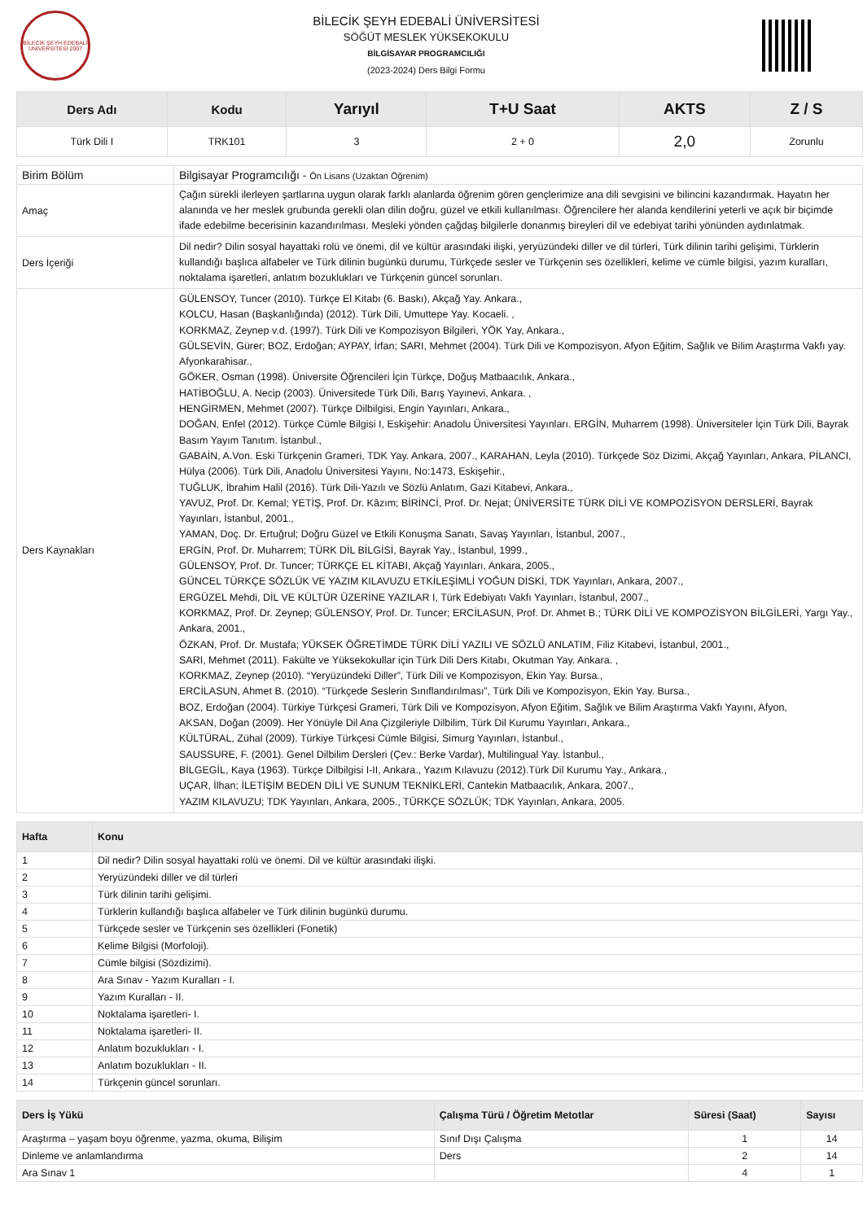BİLECİK ŞEYH EDEBALİ ÜNİVERSİTESİ 2007
BİLECİK ŞEYH EDEBALİ ÜNİVERSİTESİ
SÖĞÜT MESLEK YÜKSEKOKULU
BİLGİSAYAR PROGRAMCILIĞI
(2023-2024) Ders Bilgi Formu
| Ders Adı | Kodu | Yarıyıl | T+U Saat | AKTS | Z / S |
| --- | --- | --- | --- | --- | --- |
| Türk Dili I | TRK101 | 3 | 2 + 0 | 2,0 | Zorunlu |
| Birim Bölüm | Bilgisayar Programcılığı - Ön Lisans (Uzaktan Öğrenim) |
| Amaç | Çağın sürekli ilerleyen şartlarına uygun olarak farklı alanlarda öğrenim gören gençlerimize ana dili sevgisini ve bilincini kazandırmak. Hayatın her alanında ve her meslek grubunda gerekli olan dilin doğru, güzel ve etkili kullanılması. Öğrencilere her alanda kendilerini yeterli ve açık bir biçimde ifade edebilme becerisinin kazandırılması. Mesleki yönden çağdaş bilgilerle donanmış bireyleri dil ve edebiyat tarihi yönünden aydınlatmak. |
| Ders İçeriği | Dil nedir? Dilin sosyal hayattaki rolü ve önemi, dil ve kültür arasındaki ilişki, yeryüzündeki diller ve dil türleri, Türk dilinin tarihi gelişimi, Türklerin kullandığı başlıca alfabeler ve Türk dilinin bugünkü durumu, Türkçede sesler ve Türkçenin ses özellikleri, kelime ve cümle bilgisi, yazım kuralları, noktalama işaretleri, anlatım bozuklukları ve Türkçenin güncel sorunları. |
| Ders Kaynakları | GÜLENSOY, Tuncer (2010). Türkçe El Kitabı (6. Baskı), Akçağ Yay. Ankara., KOLCU, Hasan (Başkanlığında) (2012). Türk Dili, Umuttepe Yay. Kocaeli. , KORKMAZ, Zeynep v.d. (1997). Türk Dili ve Kompozisyon Bilgileri, YÖK Yay, Ankara., GÜLSEVİN, Gürer; BOZ, Erdoğan; AYPAY, İrfan; SARI, Mehmet (2004). Türk Dili ve Kompozisyon, Afyon Eğitim, Sağlık ve Bilim Araştırma Vakfı yay. Afyonkarahisar., GÖKER, Osman (1998). Üniversite Öğrencileri İçin Türkçe, Doğuş Matbaacılık, Ankara., HATİBOĞLU, A. Necip (2003). Üniversitede Türk Dili, Barış Yayınevi, Ankara. , HENGİRMEN, Mehmet (2007). Türkçe Dilbilgisi, Engin Yayınları, Ankara., DOĞAN, Enfel (2012). Türkçe Cümle Bilgisi I, Eskişehir: Anadolu Üniversitesi Yayınları. ERGİN, Muharrem (1998). Üniversiteler İçin Türk Dili, Bayrak Basım Yayım Tanıtım. İstanbul., GABAİN, A.Von. Eski Türkçenin Grameri, TDK Yay. Ankara, 2007., KARAHAN, Leyla (2010). Türkçede Söz Dizimi, Akçağ Yayınları, Ankara, PİLANCI, Hülya (2006). Türk Dili, Anadolu Üniversitesi Yayını, No:1473, Eskişehir., TUĞLUK, İbrahim Halil (2016). Türk Dili-Yazılı ve Sözlü Anlatım, Gazi Kitabevi, Ankara., YAVUZ, Prof. Dr. Kemal; YETİŞ, Prof. Dr. Kâzım; BİRİNCİ, Prof. Dr. Nejat; ÜNİVERSİTE TÜRK DİLİ VE KOMPOZİSYON DERSLERİ, Bayrak Yayınları, İstanbul, 2001., YAMAN, Doç. Dr. Ertuğrul; Doğru Güzel ve Etkili Konuşma Sanatı, Savaş Yayınları, İstanbul, 2007., ERGİN, Prof. Dr. Muharrem; TÜRK DİL BİLGİSİ, Bayrak Yay., İstanbul, 1999., GÜLENSOY, Prof. Dr. Tuncer; TÜRKÇE EL KİTABI, Akçağ Yayınları, Ankara, 2005., GÜNCEL TÜRKÇE SÖZLÜK VE YAZIM KILAVUZU ETKİLEŞİMLİ YOĞUN DİSKİ, TDK Yayınları, Ankara, 2007., ERGÜZEL Mehdi, DİL VE KÜLTÜR ÜZERİNE YAZILAR I, Türk Edebiyatı Vakfı Yayınları, İstanbul, 2007., KORKMAZ, Prof. Dr. Zeynep; GÜLENSOY, Prof. Dr. Tuncer; ERCİLASUN, Prof. Dr. Ahmet B.; TÜRK DİLİ VE KOMPOZİSYON BİLGİLERİ, Yargı Yay., Ankara, 2001., ÖZKAN, Prof. Dr. Mustafa; YÜKSEK ÖĞRETİMDE TÜRK DİLİ YAZILI VE SÖZLÜ ANLATIM, Filiz Kitabevi, İstanbul, 2001., SARI, Mehmet (2011). Fakülte ve Yüksekokullar için Türk Dili Ders Kitabı, Okutman Yay. Ankara. , KORKMAZ, Zeynep (2010). “Yeryüzündeki Diller”, Türk Dili ve Kompozisyon, Ekin Yay. Bursa., ERCİLASUN, Ahmet B. (2010). “Türkçede Seslerin Sınıflandırılması”, Türk Dili ve Kompozisyon, Ekin Yay. Bursa., BOZ, Erdoğan (2004). Türkiye Türkçesi Grameri, Türk Dili ve Kompozisyon, Afyon Eğitim, Sağlık ve Bilim Araştırma Vakfı Yayını, Afyon, AKSAN, Doğan (2009). Her Yönüyle Dil Ana Çizgileriyle Dilbilim, Türk Dil Kurumu Yayınları, Ankara., KÜLTÜRAL, Zühal (2009). Türkiye Türkçesi Cümle Bilgisi, Simurg Yayınları, İstanbul., SAUSSURE, F. (2001). Genel Dilbilim Dersleri (Çev.: Berke Vardar), Multilingual Yay. İstanbul., BİLGEGİL, Kaya (1963). Türkçe Dilbilgisi I-II, Ankara., Yazım Kılavuzu (2012).Türk Dil Kurumu Yay., Ankara., UÇAR, İlhan; İLETİŞİM BEDEN DİLİ VE SUNUM TEKNİKLERİ, Cantekin Matbaacılık, Ankara, 2007., YAZIM KILAVUZU; TDK Yayınları, Ankara, 2005., TÜRKÇE SÖZLÜK; TDK Yayınları, Ankara, 2005. |
| Hafta | Konu |
| --- | --- |
| 1 | Dil nedir? Dilin sosyal hayattaki rolü ve önemi. Dil ve kültür arasındaki ilişki. |
| 2 | Yeryüzündeki diller ve dil türleri |
| 3 | Türk dilinin tarihi gelişimi. |
| 4 | Türklerin kullandığı başlıca alfabeler ve Türk dilinin bugünkü durumu. |
| 5 | Türkçede sesler ve Türkçenin ses özellikleri (Fonetik) |
| 6 | Kelime Bilgisi (Morfoloji). |
| 7 | Cümle bilgisi (Sözdizimi). |
| 8 | Ara Sınav - Yazım Kuralları - I. |
| 9 | Yazım Kuralları - II. |
| 10 | Noktalama işaretleri- I. |
| 11 | Noktalama işaretleri- II. |
| 12 | Anlatım bozuklukları - I. |
| 13 | Anlatım bozuklukları - II. |
| 14 | Türkçenin güncel sorunları. |
| Ders İş Yükü | Çalışma Türü / Öğretim Metotlar | Süresi (Saat) | Sayısı |
| --- | --- | --- | --- |
| Araştırma – yaşam boyu öğrenme, yazma, okuma, Bilişim | Sınıf Dışı Çalışma | 1 | 14 |
| Dinleme ve anlamlandırma | Ders | 2 | 14 |
| Ara Sınav 1 | | 4 | 1 |